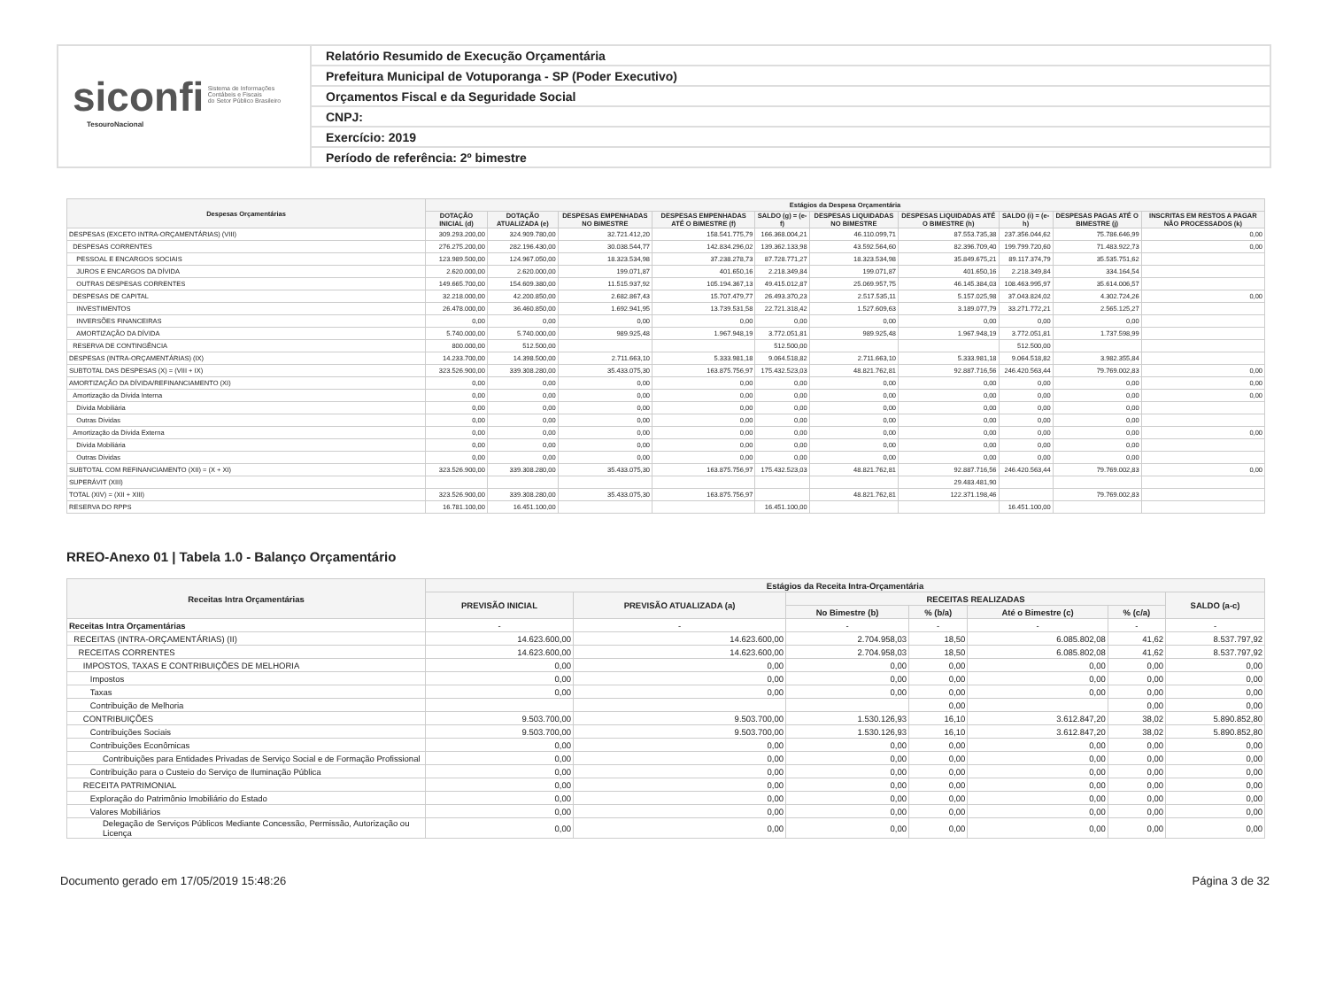siconfi Sistema de Informações
Contábeis e Fiscais
do Setor Público Brasileiro
TesouroNacional
Relatório Resumido de Execução Orçamentária
Prefeitura Municipal de Votuporanga - SP (Poder Executivo)
Orçamentos Fiscal e da Seguridade Social
CNPJ:
Exercício: 2019
Período de referência: 2º bimestre
| Despesas Orçamentárias | Estágios da Despesa Orçamentária | | | | | | | | | |
| --- | --- | --- | --- | --- | --- | --- | --- | --- | --- | --- |
| | DOTAÇÃO INICIAL (d) | DOTAÇÃO ATUALIZADA (e) | DESPESAS EMPENHADAS NO BIMESTRE | DESPESAS EMPENHADAS ATÉ O BIMESTRE (f) | SALDO (g) = (e-f) | DESPESAS LIQUIDADAS NO BIMESTRE | DESPESAS LIQUIDADAS ATÉ O BIMESTRE (h) | SALDO (i) = (e-h) | DESPESAS PAGAS ATÉ O BIMESTRE (j) | INSCRITAS EM RESTOS A PAGAR NÃO PROCESSADOS (k) |
| DESPESAS (EXCETO INTRA-ORÇAMENTÁRIAS) (VIII) | 309.293.200,00 | 324.909.780,00 | 32.721.412,20 | 158.541.775,79 | 166.368.004,21 | 46.110.099,71 | 87.553.735,38 | 237.356.044,62 | 75.786.646,99 | 0,00 |
| DESPESAS CORRENTES | 276.275.200,00 | 282.196.430,00 | 30.038.544,77 | 142.834.296,02 | 139.362.133,98 | 43.592.564,60 | 82.396.709,40 | 199.799.720,60 | 71.483.922,73 | 0,00 |
| PESSOAL E ENCARGOS SOCIAIS | 123.989.500,00 | 124.967.050,00 | 18.323.534,98 | 37.238.278,73 | 87.728.771,27 | 18.323.534,98 | 35.849.675,21 | 89.117.374,79 | 35.535.751,62 | |
| JUROS E ENCARGOS DA DÍVIDA | 2.620.000,00 | 2.620.000,00 | 199.071,87 | 401.650,16 | 2.218.349,84 | 199.071,87 | 401.650,16 | 2.218.349,84 | 334.164,54 | |
| OUTRAS DESPESAS CORRENTES | 149.665.700,00 | 154.609.380,00 | 11.515.937,92 | 105.194.367,13 | 49.415.012,87 | 25.069.957,75 | 46.145.384,03 | 108.463.995,97 | 35.614.006,57 | |
| DESPESAS DE CAPITAL | 32.218.000,00 | 42.200.850,00 | 2.682.867,43 | 15.707.479,77 | 26.493.370,23 | 2.517.535,11 | 5.157.025,98 | 37.043.824,02 | 4.302.724,26 | 0,00 |
| INVESTIMENTOS | 26.478.000,00 | 36.460.850,00 | 1.692.941,95 | 13.739.531,58 | 22.721.318,42 | 1.527.609,63 | 3.189.077,79 | 33.271.772,21 | 2.565.125,27 | |
| INVERSÕES FINANCEIRAS | 0,00 | 0,00 | 0,00 | 0,00 | 0,00 | 0,00 | 0,00 | 0,00 | 0,00 | |
| AMORTIZAÇÃO DA DÍVIDA | 5.740.000,00 | 5.740.000,00 | 989.925,48 | 1.967.948,19 | 3.772.051,81 | 989.925,48 | 1.967.948,19 | 3.772.051,81 | 1.737.598,99 | |
| RESERVA DE CONTINGÊNCIA | 800.000,00 | 512.500,00 | | | 512.500,00 | | | 512.500,00 | | |
| DESPESAS (INTRA-ORÇAMENTÁRIAS) (IX) | 14.233.700,00 | 14.398.500,00 | 2.711.663,10 | 5.333.981,18 | 9.064.518,82 | 2.711.663,10 | 5.333.981,18 | 9.064.518,82 | 3.982.355,84 | |
| SUBTOTAL DAS DESPESAS (X) = (VIII + IX) | 323.526.900,00 | 339.308.280,00 | 35.433.075,30 | 163.875.756,97 | 175.432.523,03 | 48.821.762,81 | 92.887.716,56 | 246.420.563,44 | 79.769.002,83 | 0,00 |
| AMORTIZAÇÃO DA DÍVIDA/REFINANCIAMENTO (XI) | 0,00 | 0,00 | 0,00 | 0,00 | 0,00 | 0,00 | 0,00 | 0,00 | 0,00 | 0,00 |
| Amortização da Dívida Interna | 0,00 | 0,00 | 0,00 | 0,00 | 0,00 | 0,00 | 0,00 | 0,00 | 0,00 | 0,00 |
| Dívida Mobiliária | 0,00 | 0,00 | 0,00 | 0,00 | 0,00 | 0,00 | 0,00 | 0,00 | 0,00 | |
| Outras Dívidas | 0,00 | 0,00 | 0,00 | 0,00 | 0,00 | 0,00 | 0,00 | 0,00 | 0,00 | |
| Amortização da Dívida Externa | 0,00 | 0,00 | 0,00 | 0,00 | 0,00 | 0,00 | 0,00 | 0,00 | 0,00 | 0,00 |
| Dívida Mobiliária | 0,00 | 0,00 | 0,00 | 0,00 | 0,00 | 0,00 | 0,00 | 0,00 | 0,00 | |
| Outras Dívidas | 0,00 | 0,00 | 0,00 | 0,00 | 0,00 | 0,00 | 0,00 | 0,00 | 0,00 | |
| SUBTOTAL COM REFINANCIAMENTO (XII) = (X + XI) | 323.526.900,00 | 339.308.280,00 | 35.433.075,30 | 163.875.756,97 | 175.432.523,03 | 48.821.762,81 | 92.887.716,56 | 246.420.563,44 | 79.769.002,83 | 0,00 |
| SUPERÁVIT (XIII) | | | | | | | 29.483.481,90 | | | |
| TOTAL (XIV) = (XII + XIII) | 323.526.900,00 | 339.308.280,00 | 35.433.075,30 | 163.875.756,97 | | 48.821.762,81 | 122.371.198,46 | | 79.769.002,83 | |
| RESERVA DO RPPS | 16.781.100,00 | 16.451.100,00 | | | 16.451.100,00 | | | 16.451.100,00 | | |
RREO-Anexo 01 | Tabela 1.0 - Balanço Orçamentário
| Receitas Intra Orçamentárias | Estágios da Receita Intra-Orçamentária | | | | | | |
| --- | --- | --- | --- | --- | --- | --- | --- |
| | PREVISÃO INICIAL | PREVISÃO ATUALIZADA (a) | RECEITAS REALIZADAS | | | | SALDO (a-c) |
| | | | No Bimestre (b) | % (b/a) | Até o Bimestre (c) | % (c/a) | |
| Receitas Intra Orçamentárias | - | - | - | - | - | - | - |
| RECEITAS (INTRA-ORÇAMENTÁRIAS) (II) | 14.623.600,00 | 14.623.600,00 | 2.704.958,03 | 18,50 | 6.085.802,08 | 41,62 | 8.537.797,92 |
| RECEITAS CORRENTES | 14.623.600,00 | 14.623.600,00 | 2.704.958,03 | 18,50 | 6.085.802,08 | 41,62 | 8.537.797,92 |
| IMPOSTOS, TAXAS E CONTRIBUIÇÕES DE MELHORIA | 0,00 | 0,00 | 0,00 | 0,00 | 0,00 | 0,00 | 0,00 |
| Impostos | 0,00 | 0,00 | 0,00 | 0,00 | 0,00 | 0,00 | 0,00 |
| Taxas | 0,00 | 0,00 | 0,00 | 0,00 | 0,00 | 0,00 | 0,00 |
| Contribuição de Melhoria | | | | 0,00 | | 0,00 | 0,00 |
| CONTRIBUIÇÕES | 9.503.700,00 | 9.503.700,00 | 1.530.126,93 | 16,10 | 3.612.847,20 | 38,02 | 5.890.852,80 |
| Contribuições Sociais | 9.503.700,00 | 9.503.700,00 | 1.530.126,93 | 16,10 | 3.612.847,20 | 38,02 | 5.890.852,80 |
| Contribuições Econômicas | 0,00 | 0,00 | 0,00 | 0,00 | 0,00 | 0,00 | 0,00 |
| Contribuições para Entidades Privadas de Serviço Social e de Formação Profissional | 0,00 | 0,00 | 0,00 | 0,00 | 0,00 | 0,00 | 0,00 |
| Contribuição para o Custeio do Serviço de Iluminação Pública | 0,00 | 0,00 | 0,00 | 0,00 | 0,00 | 0,00 | 0,00 |
| RECEITA PATRIMONIAL | 0,00 | 0,00 | 0,00 | 0,00 | 0,00 | 0,00 | 0,00 |
| Exploração do Patrimônio Imobiliário do Estado | 0,00 | 0,00 | 0,00 | 0,00 | 0,00 | 0,00 | 0,00 |
| Valores Mobiliários | 0,00 | 0,00 | 0,00 | 0,00 | 0,00 | 0,00 | 0,00 |
| Delegação de Serviços Públicos Mediante Concessão, Permissão, Autorização ou Licença | 0,00 | 0,00 | 0,00 | 0,00 | 0,00 | 0,00 | 0,00 |
Documento gerado em 17/05/2019 15:48:26 Página 3 de 32